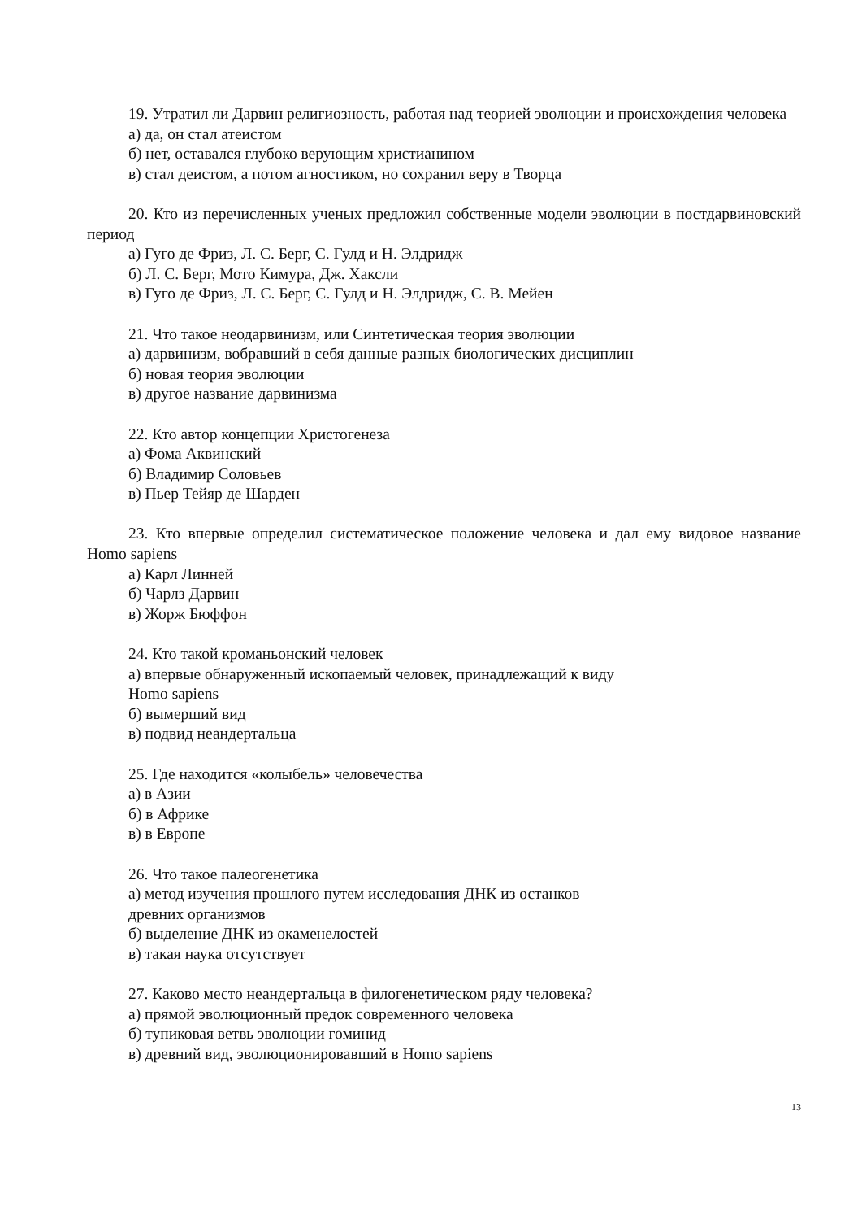19. Утратил ли Дарвин религиозность, работая над теорией эволюции и происхождения человека
а) да, он стал атеистом
б) нет, оставался глубоко верующим христианином
в) стал деистом, а потом агностиком, но сохранил веру в Творца
20. Кто из перечисленных ученых предложил собственные модели эволюции в постдарвиновский период
а) Гуго де Фриз, Л. С. Берг, С. Гулд и Н. Элдридж
б) Л. С. Берг, Мото Кимура, Дж. Хаксли
в) Гуго де Фриз, Л. С. Берг, С. Гулд и Н. Элдридж, С. В. Мейен
21. Что такое неодарвинизм, или Синтетическая теория эволюции
а) дарвинизм, вобравший в себя данные разных биологических дисциплин
б) новая теория эволюции
в) другое название дарвинизма
22. Кто автор концепции Христогенеза
а) Фома Аквинский
б) Владимир Соловьев
в) Пьер Тейяр де Шарден
23. Кто впервые определил систематическое положение человека и дал ему видовое название Homo sapiens
а) Карл Линней
б) Чарлз Дарвин
в) Жорж Бюффон
24. Кто такой кроманьонский человек
а) впервые обнаруженный ископаемый человек, принадлежащий к виду
Homo sapiens
б) вымерший вид
в) подвид неандертальца
25. Где находится «колыбель» человечества
а) в Азии
б) в Африке
в) в Европе
26. Что такое палеогенетика
а) метод изучения прошлого путем исследования ДНК из останков
древних организмов
б) выделение ДНК из окаменелостей
в) такая наука отсутствует
27. Каково место неандертальца в филогенетическом ряду человека?
а) прямой эволюционный предок современного человека
б) тупиковая ветвь эволюции гоминид
в) древний вид, эволюционировавший в Homo sapiens
13